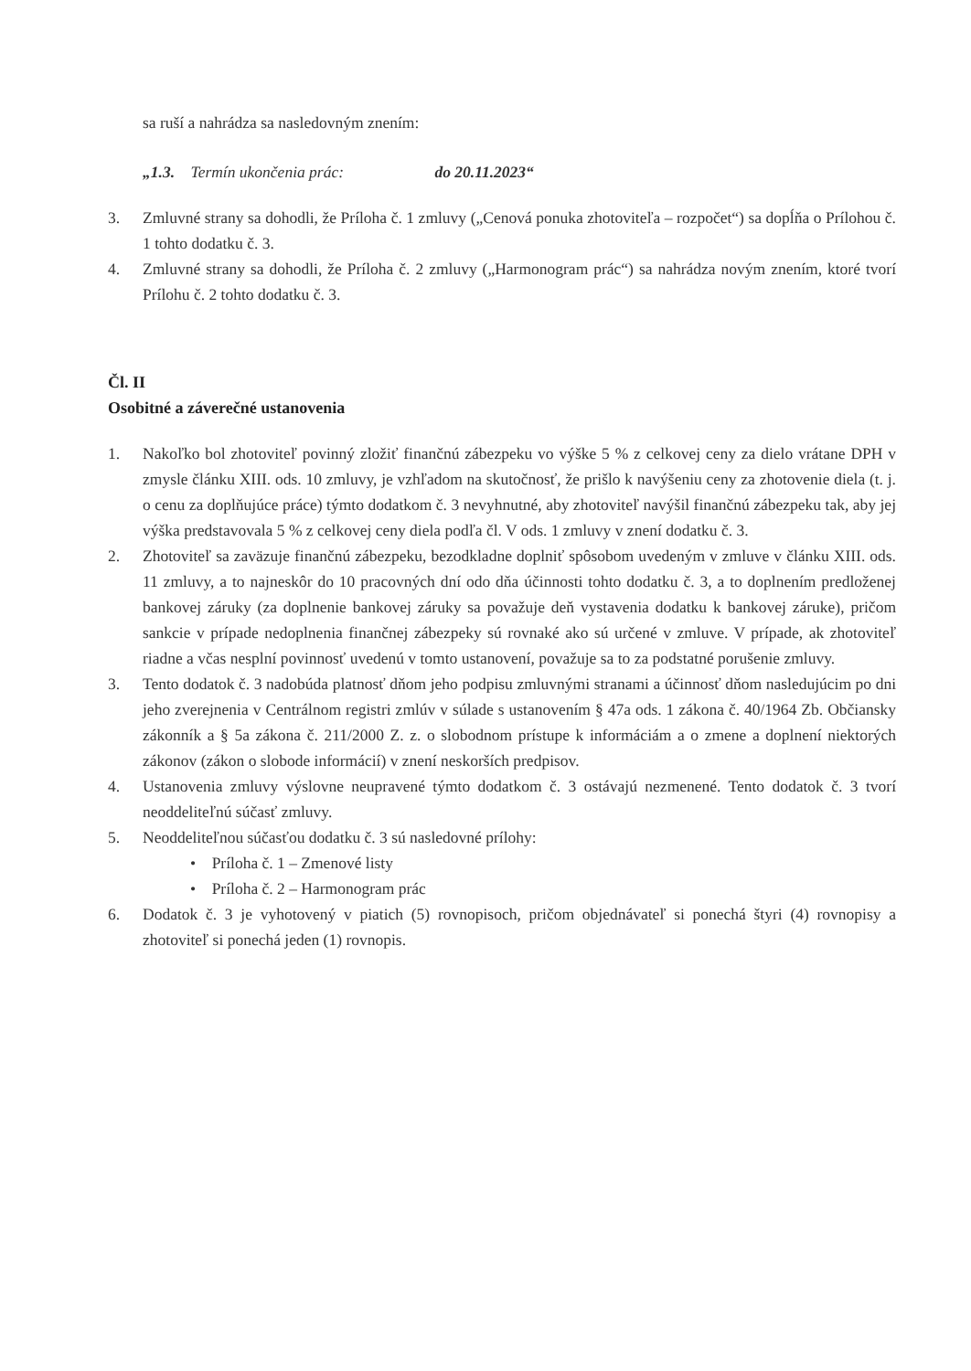sa ruší a nahrádza sa nasledovným znením:
„1.3. Termín ukončenia prác: do 20.11.2023“
3. Zmluvné strany sa dohodli, že Príloha č. 1 zmluvy („Cenová ponuka zhotoviteľa – rozpočet“) sa dopĺňa o Prílohou č. 1 tohto dodatku č. 3.
4. Zmluvné strany sa dohodli, že Príloha č. 2 zmluvy („Harmonogram prác“) sa nahrádza novým znením, ktoré tvorí Prílohu č. 2 tohto dodatku č. 3.
Čl. II
Osobitné a záverečné ustanovenia
1. Nakoľko bol zhotoviteľ povinný zložiť finančnú zábezpeku vo výške 5 % z celkovej ceny za dielo vrátane DPH v zmysle článku XIII. ods. 10 zmluvy, je vzhľadom na skutočnosť, že prišlo k navýšeniu ceny za zhotovenie diela (t. j. o cenu za doplňujúce práce) týmto dodatkom č. 3 nevyhnutné, aby zhotoviteľ navýšil finančnú zábezpeku tak, aby jej výška predstavovala 5 % z celkovej ceny diela podľa čl. V ods. 1 zmluvy v znení dodatku č. 3.
2. Zhotoviteľ sa zaväzuje finančnú zábezpeku, bezodkladne doplniť spôsobom uvedeným v zmluve v článku XIII. ods. 11 zmluvy, a to najneskôr do 10 pracovných dní odo dňa účinnosti tohto dodatku č. 3, a to doplnením predloženej bankovej záruky (za doplnenie bankovej záruky sa považuje deň vystavenia dodatku k bankovej záruke), pričom sankcie v prípade nedoplnenia finančnej zábezpeky sú rovnaké ako sú určené v zmluve. V prípade, ak zhotoviteľ riadne a včas nesplní povinnosť uvedenú v tomto ustanovení, považuje sa to za podstatné porušenie zmluvy.
3. Tento dodatok č. 3 nadobúda platnosť dňom jeho podpisu zmluvnými stranami a účinnosť dňom nasledujúcim po dni jeho zverejnenia v Centrálnom registri zmlúv v súlade s ustanovením § 47a ods. 1 zákona č. 40/1964 Zb. Občiansky zákonník a § 5a zákona č. 211/2000 Z. z. o slobodnom prístupe k informáciám a o zmene a doplnení niektorých zákonov (zákon o slobode informácií) v znení neskorších predpisov.
4. Ustanovenia zmluvy výslovne neupravené týmto dodatkom č. 3 ostávajú nezmenené. Tento dodatok č. 3 tvorí neoddeliteľnú súčasť zmluvy.
5. Neoddeliteľnou súčasťou dodatku č. 3 sú nasledovné prílohy:
• Príloha č. 1 – Zmenové listy
• Príloha č. 2 – Harmonogram prác
6. Dodatok č. 3 je vyhotovený v piatich (5) rovnopisoch, pričom objednávateľ si ponechá štyri (4) rovnopisy a zhotoviteľ si ponechá jeden (1) rovnopis.